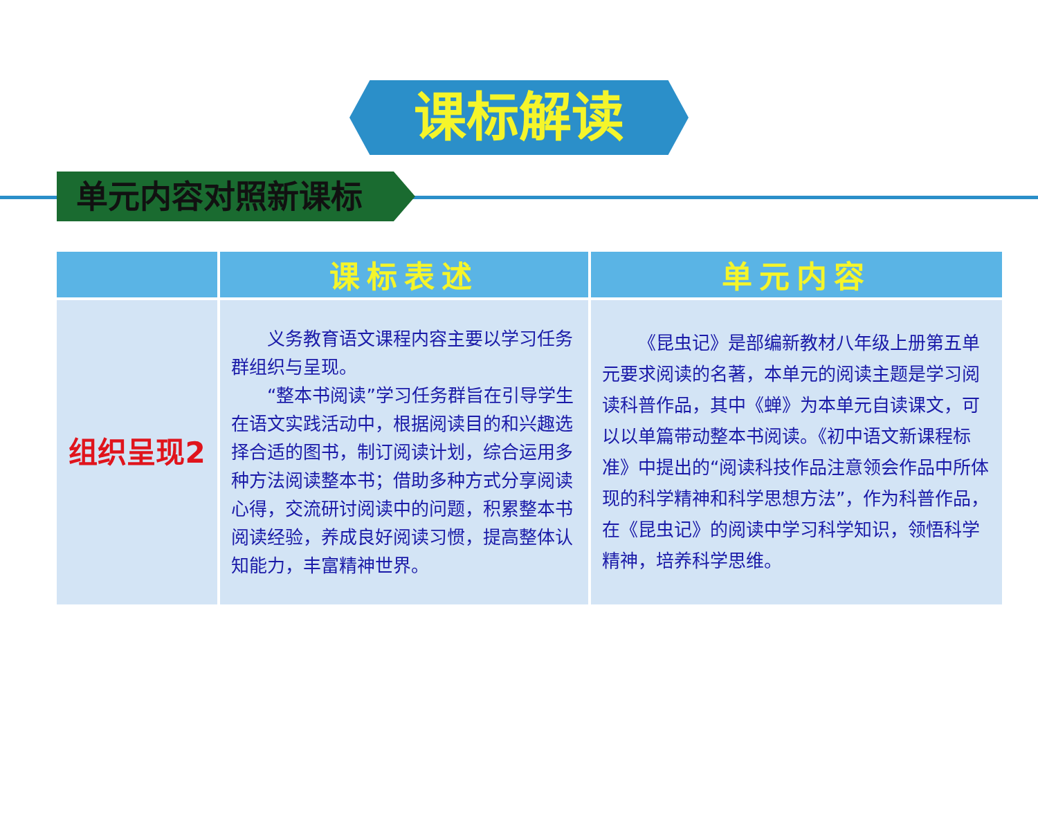课标解读
单元内容对照新课标
| | 课标表述 | 单元内容 |
| --- | --- | --- |
| 组织呈现2 | 义务教育语文课程内容主要以学习任务群组织与呈现。 “整本书阅读”学习任务群旨在引导学生在语文实践活动中，根据阅读目的和兴趣选择合适的图书，制订阅读计划，综合运用多种方法阅读整本书；借助多种方式分享阅读心得，交流研讨阅读中的问题，积累整本书阅读经验，养成良好阅读习惯，提高整体认知能力，丰富精神世界。 | 《昆虫记》是部编新教材八年级上册第五单元要求阅读的名著，本单元的阅读主题是学习阅读科普作品，其中《蝉》为本单元自读课文，可以以单篇带动整本书阅读。《初中语文新课程标准》中提出的“阅读科技作品注意领会作品中所体现的科学精神和科学思想方法”，作为科普作品，在《昆虫记》的阅读中学习科学知识，领悟科学精神，培养科学思维。 |